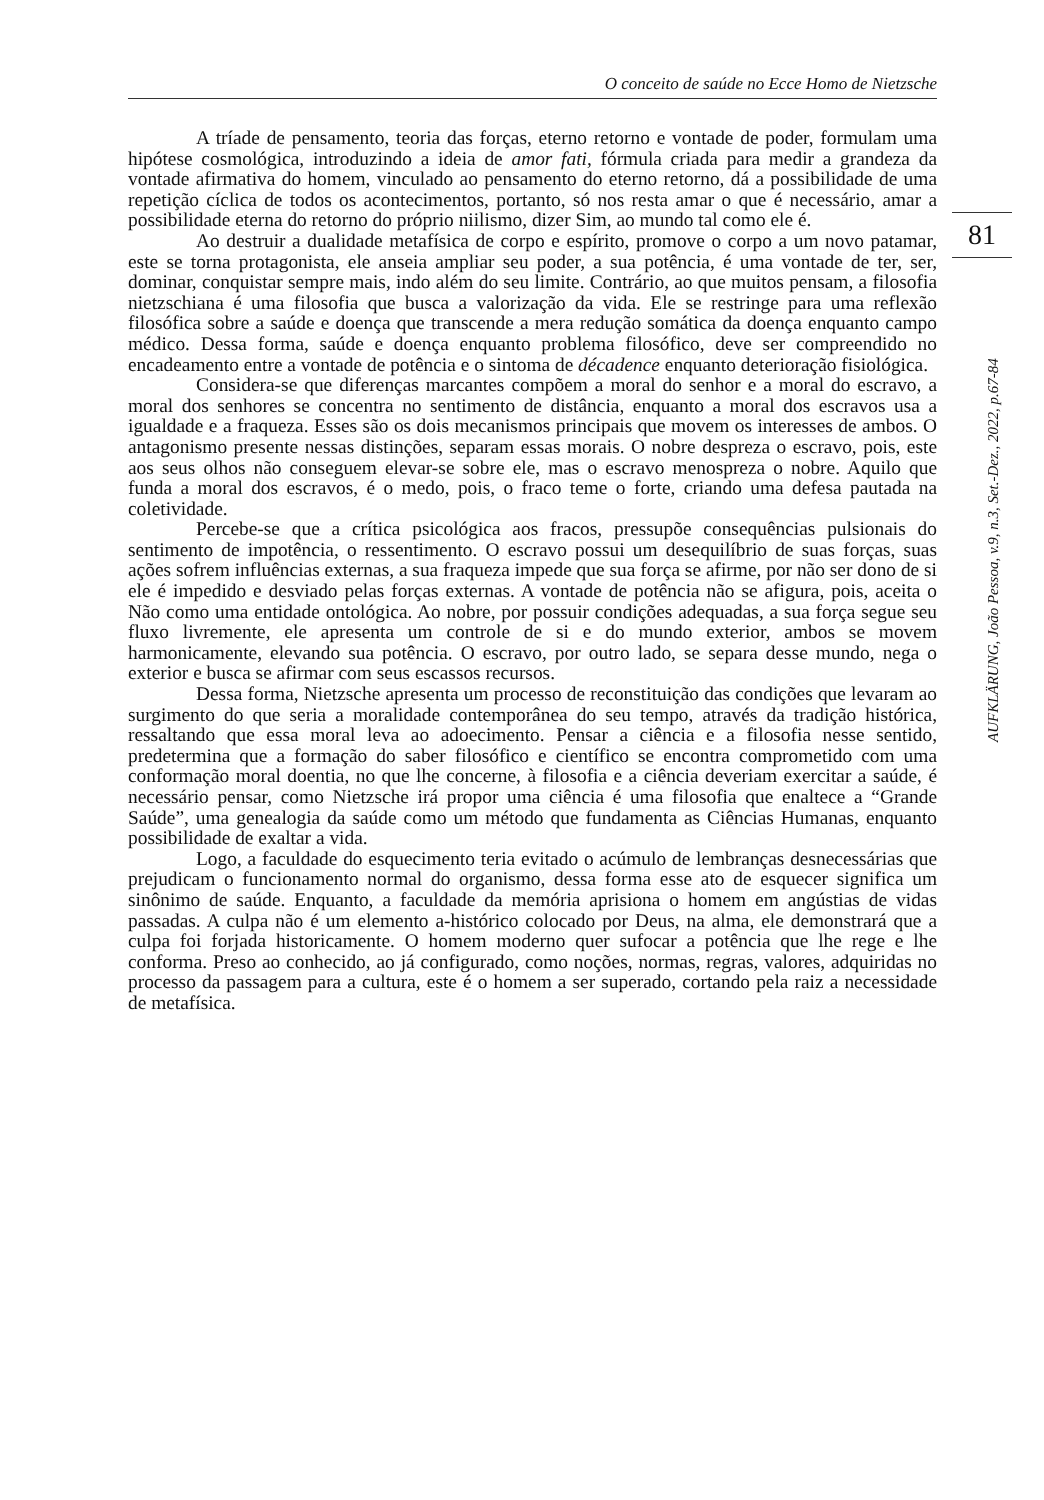O conceito de saúde no Ecce Homo de Nietzsche
81
AUFKLÄRUNG, João Pessoa, v.9, n.3, Set.-Dez., 2022, p.67-84
A tríade de pensamento, teoria das forças, eterno retorno e vontade de poder, formulam uma hipótese cosmológica, introduzindo a ideia de amor fati, fórmula criada para medir a grandeza da vontade afirmativa do homem, vinculado ao pensamento do eterno retorno, dá a possibilidade de uma repetição cíclica de todos os acontecimentos, portanto, só nos resta amar o que é necessário, amar a possibilidade eterna do retorno do próprio niilismo, dizer Sim, ao mundo tal como ele é.
Ao destruir a dualidade metafísica de corpo e espírito, promove o corpo a um novo patamar, este se torna protagonista, ele anseia ampliar seu poder, a sua potência, é uma vontade de ter, ser, dominar, conquistar sempre mais, indo além do seu limite. Contrário, ao que muitos pensam, a filosofia nietzschiana é uma filosofia que busca a valorização da vida. Ele se restringe para uma reflexão filosófica sobre a saúde e doença que transcende a mera redução somática da doença enquanto campo médico. Dessa forma, saúde e doença enquanto problema filosófico, deve ser compreendido no encadeamento entre a vontade de potência e o sintoma de décadence enquanto deterioração fisiológica.
Considera-se que diferenças marcantes compõem a moral do senhor e a moral do escravo, a moral dos senhores se concentra no sentimento de distância, enquanto a moral dos escravos usa a igualdade e a fraqueza. Esses são os dois mecanismos principais que movem os interesses de ambos. O antagonismo presente nessas distinções, separam essas morais. O nobre despreza o escravo, pois, este aos seus olhos não conseguem elevar-se sobre ele, mas o escravo menospreza o nobre. Aquilo que funda a moral dos escravos, é o medo, pois, o fraco teme o forte, criando uma defesa pautada na coletividade.
Percebe-se que a crítica psicológica aos fracos, pressupõe consequências pulsionais do sentimento de impotência, o ressentimento. O escravo possui um desequilíbrio de suas forças, suas ações sofrem influências externas, a sua fraqueza impede que sua força se afirme, por não ser dono de si ele é impedido e desviado pelas forças externas. A vontade de potência não se afigura, pois, aceita o Não como uma entidade ontológica. Ao nobre, por possuir condições adequadas, a sua força segue seu fluxo livremente, ele apresenta um controle de si e do mundo exterior, ambos se movem harmonicamente, elevando sua potência. O escravo, por outro lado, se separa desse mundo, nega o exterior e busca se afirmar com seus escassos recursos.
Dessa forma, Nietzsche apresenta um processo de reconstituição das condições que levaram ao surgimento do que seria a moralidade contemporânea do seu tempo, através da tradição histórica, ressaltando que essa moral leva ao adoecimento. Pensar a ciência e a filosofia nesse sentido, predetermina que a formação do saber filosófico e científico se encontra comprometido com uma conformação moral doentia, no que lhe concerne, à filosofia e a ciência deveriam exercitar a saúde, é necessário pensar, como Nietzsche irá propor uma ciência é uma filosofia que enaltece a “Grande Saúde”, uma genealogia da saúde como um método que fundamenta as Ciências Humanas, enquanto possibilidade de exaltar a vida.
Logo, a faculdade do esquecimento teria evitado o acúmulo de lembranças desnecessárias que prejudicam o funcionamento normal do organismo, dessa forma esse ato de esquecer significa um sinônimo de saúde. Enquanto, a faculdade da memória aprisiona o homem em angústias de vidas passadas. A culpa não é um elemento a-histórico colocado por Deus, na alma, ele demonstrará que a culpa foi forjada historicamente. O homem moderno quer sufocar a potência que lhe rege e lhe conforma. Preso ao conhecido, ao já configurado, como noções, normas, regras, valores, adquiridas no processo da passagem para a cultura, este é o homem a ser superado, cortando pela raiz a necessidade de metafísica.